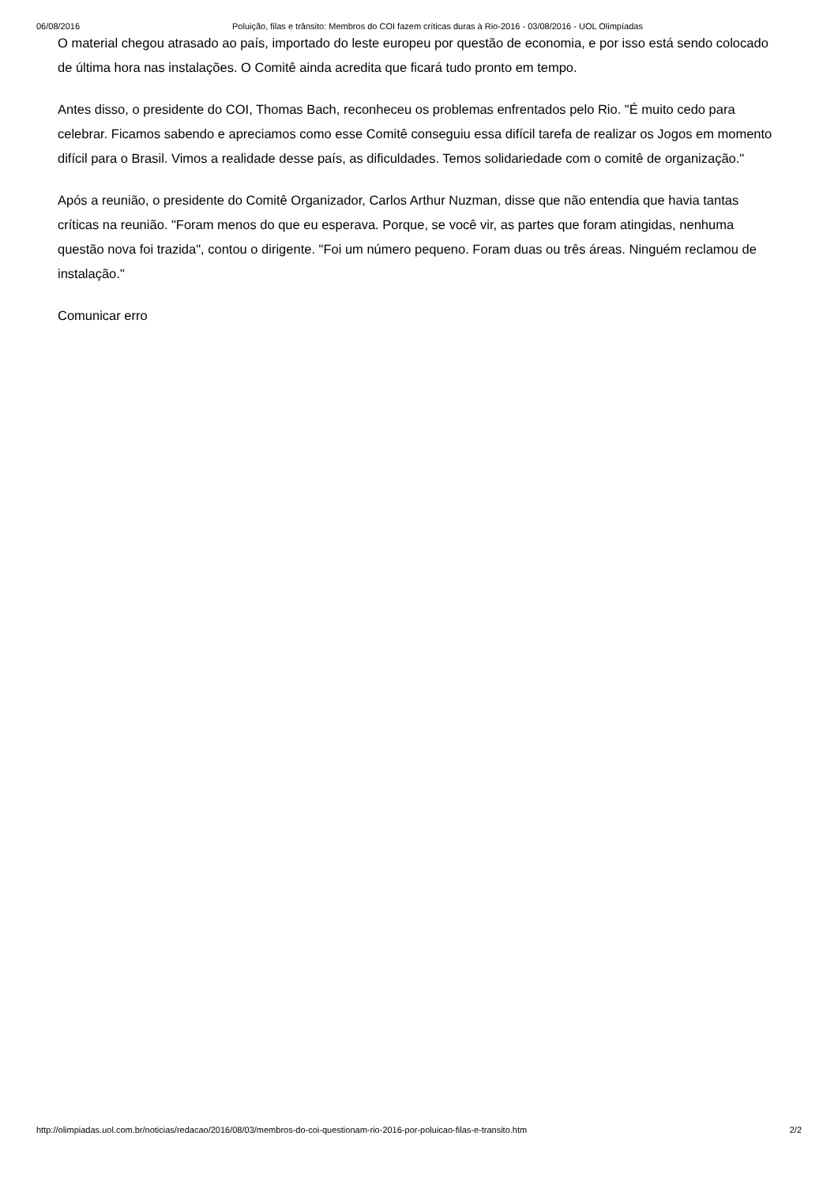06/08/2016 Poluição, filas e trânsito: Membros do COI fazem críticas duras à Rio-2016 - 03/08/2016 - UOL Olimpíadas
O material chegou atrasado ao país, importado do leste europeu por questão de economia, e por isso está sendo colocado de última hora nas instalações. O Comitê ainda acredita que ficará tudo pronto em tempo.
Antes disso, o presidente do COI, Thomas Bach, reconheceu os problemas enfrentados pelo Rio. "É muito cedo para celebrar. Ficamos sabendo e apreciamos como esse Comitê conseguiu essa difícil tarefa de realizar os Jogos em momento difícil para o Brasil. Vimos a realidade desse país, as dificuldades. Temos solidariedade com o comitê de organização."
Após a reunião, o presidente do Comitê Organizador, Carlos Arthur Nuzman, disse que não entendia que havia tantas críticas na reunião. "Foram menos do que eu esperava. Porque, se você vir, as partes que foram atingidas, nenhuma questão nova foi trazida", contou o dirigente. "Foi um número pequeno. Foram duas ou três áreas. Ninguém reclamou de instalação."
Comunicar erro
http://olimpiadas.uol.com.br/noticias/redacao/2016/08/03/membros-do-coi-questionam-rio-2016-por-poluicao-filas-e-transito.htm 2/2